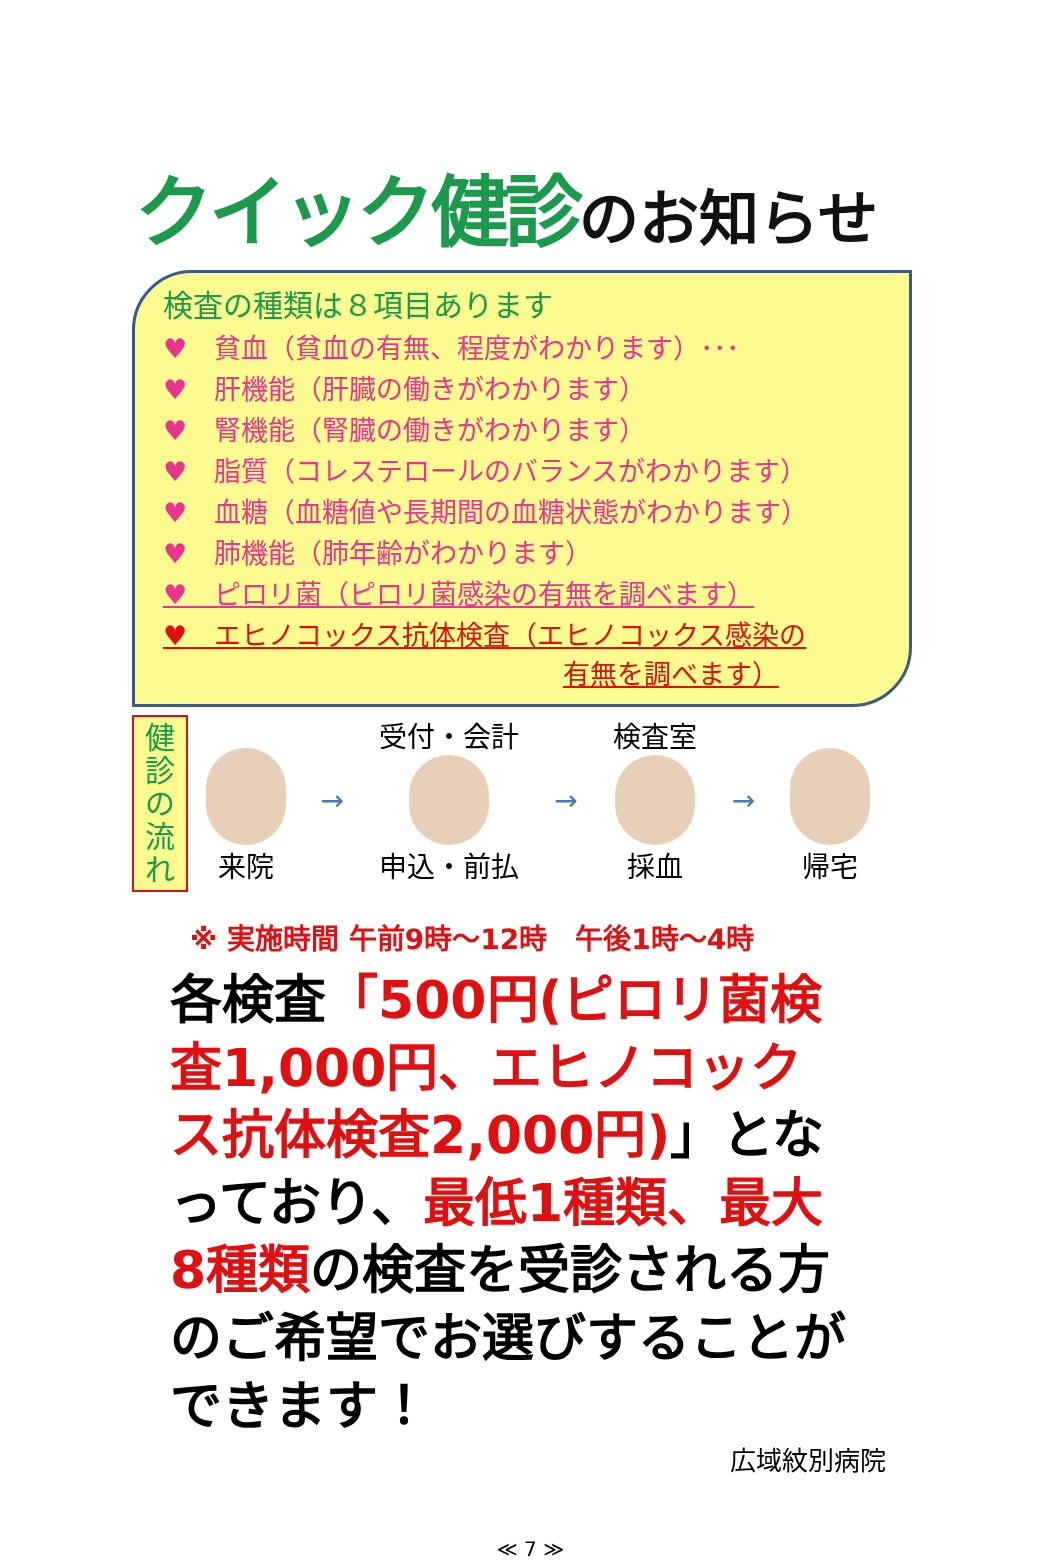クイック健診のお知らせ
検査の種類は８項目あります
♥　貧血（貧血の有無、程度がわかります）･･･
♥　肝機能（肝臓の働きがわかります）
♥　腎機能（腎臓の働きがわかります）
♥　脂質（コレステロールのバランスがわかります）
♥　血糖（血糖値や長期間の血糖状態がわかります）
♥　肺機能（肺年齢がわかります）
♥　ピロリ菌（ピロリ菌感染の有無を調べます）
♥　エヒノコックス抗体検査（エヒノコックス感染の
有無を調べます）
健
診
の
流
れ
来院 → 受付・会計
申込・前払
→ 検査室
採血
→ 帰宅
※ 実施時間 午前9時～12時　午後1時～4時
各検査「500円(ピロリ菌検査1,000円、エヒノコックス抗体検査2,000円)」となっており、最低1種類、最大8種類の検査を受診される方のご希望でお選びすることができます！
広域紋別病院
≪ 7 ≫